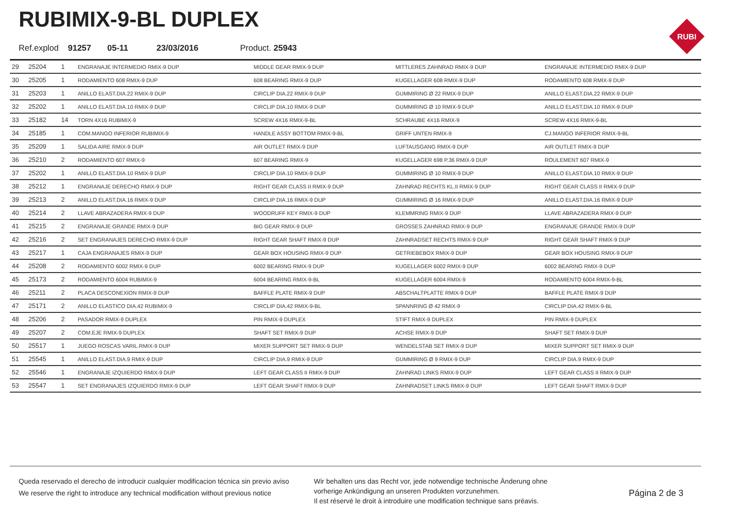RUBIMIX-9-BL DUPLEX
Ref.explod 91257 05-11 23/03/2016 Product. 25943
RUBI
| 29 | 25204 | 1 | ENGRANAJE INTERMEDIO RMIX-9 DUP | MIDDLE GEAR RMIX-9 DUP | MITTLERES ZAHNRAD RMIX-9 DUP | ENGRANAJE INTERMEDIO RMIX-9 DUP |
| 30 | 25205 | 1 | RODAMIENTO 608 RMIX-9 DUP | 608 BEARING RMIX-9 DUP | KUGELLAGER 608 RMIX-9 DUP | RODAMIENTO 608 RMIX-9 DUP |
| 31 | 25203 | 1 | ANILLO ELAST.DIA.22 RMIX-9 DUP | CIRCLIP DIA.22 RMIX-9 DUP | GUMMIRING Ø 22 RMIX-9 DUP | ANILLO ELAST.DIA.22 RMIX-9 DUP |
| 32 | 25202 | 1 | ANILLO ELAST.DIA.10 RMIX-9 DUP | CIRCLIP DIA.10 RMIX-9 DUP | GUMMIRING Ø 10 RMIX-9 DUP | ANILLO ELAST.DIA.10 RMIX-9 DUP |
| 33 | 25182 | 14 | TORN 4X16 RUBIMIX-9 | SCREW 4X16 RMIX-9-BL | SCHRAUBE 4X16 RMIX-9 | SCREW 4X16 RMIX-9-BL |
| 34 | 25185 | 1 | COM.MANGO INFERIOR RUBIMIX-9 | HANDLE ASSY BOTTOM RMIX-9-BL | GRIFF UNTEN RMIX-9 | CJ.MANGO INFERIOR RMIX-9-BL |
| 35 | 25209 | 1 | SALIDA AIRE RMIX-9 DUP | AIR OUTLET RMIX-9 DUP | LUFTAUSGANG RMIX-9 DUP | AIR OUTLET RMIX-9 DUP |
| 36 | 25210 | 2 | RODAMIENTO 607 RMIX-9 | 607 BEARING RMIX-9 | KUGELLAGER 698 P.36 RMIX-9 DUP | ROULEMENT 607 RMIX-9 |
| 37 | 25202 | 1 | ANILLO ELAST.DIA.10 RMIX-9 DUP | CIRCLIP DIA.10 RMIX-9 DUP | GUMMIRING Ø 10 RMIX-9 DUP | ANILLO ELAST.DIA.10 RMIX-9 DUP |
| 38 | 25212 | 1 | ENGRANAJE DERECHO RMIX-9 DUP | RIGHT GEAR CLASS II RMIX-9 DUP | ZAHNRAD RECHTS KL.II RMIX-9 DUP | RIGHT GEAR CLASS II RMIX-9 DUP |
| 39 | 25213 | 2 | ANILLO ELAST.DIA.16 RMIX-9 DUP | CIRCLIP DIA.16 RMIX-9 DUP | GUMMIRING Ø 16 RMIX-9 DUP | ANILLO ELAST.DIA.16 RMIX-9 DUP |
| 40 | 25214 | 2 | LLAVE ABRAZADERA RMIX-9 DUP | WOODRUFF KEY RMIX-9 DUP | KLEMMRING RMIX-9 DUP | LLAVE ABRAZADERA RMIX-9 DUP |
| 41 | 25215 | 2 | ENGRANAJE GRANDE RMIX-9 DUP | BIG GEAR RMIX-9 DUP | GROSSES ZAHNRAD RMIX-9 DUP | ENGRANAJE GRANDE RMIX-9 DUP |
| 42 | 25216 | 2 | SET ENGRANAJES DERECHO RMIX-9 DUP | RIGHT GEAR SHAFT RMIX-9 DUP | ZAHNRADSET RECHTS RMIX-9 DUP | RIGHT GEAR SHAFT RMIX-9 DUP |
| 43 | 25217 | 1 | CAJA ENGRANAJES RMIX-9 DUP | GEAR BOX HOUSING RMIX-9 DUP | GETRIEBEBOX RMIX-9 DUP | GEAR BOX HOUSING RMIX-9 DUP |
| 44 | 25208 | 2 | RODAMIENTO 6002 RMIX-9 DUP | 6002 BEARING RMIX-9 DUP | KUGELLAGER 6002 RMIX-9 DUP | 6002 BEARING RMIX-9 DUP |
| 45 | 25173 | 2 | RODAMIENTO 6004 RUBIMIX-9 | 6004 BEARING RMIX-9-BL | KUGELLAGER 6004 RMIX-9 | RODAMIENTO 6004 RMIX-9-BL |
| 46 | 25211 | 2 | PLACA DESCONEXION RMIX-9 DUP | BAFFLE PLATE RMIX-9 DUP | ABSCHALTPLATTE RMIX-9 DUP | BAFFLE PLATE RMIX-9 DUP |
| 47 | 25171 | 2 | ANILLO ELASTICO DIA.42 RUBIMIX-9 | CIRCLIP DIA.42 RMIX-9-BL | SPANNRING Ø 42 RMIX-9 | CIRCLIP DIA.42 RMIX-9-BL |
| 48 | 25206 | 2 | PASADOR RMIX-9 DUPLEX | PIN RMIX-9 DUPLEX | STIFT RMIX-9 DUPLEX | PIN RMIX-9 DUPLEX |
| 49 | 25207 | 2 | COM.EJE RMIX-9 DUPLEX | SHAFT SET RMIX-9 DUP | ACHSE RMIX-9 DUP | SHAFT SET RMIX-9 DUP |
| 50 | 25517 | 1 | JUEGO ROSCAS VARIL.RMIX-9 DUP | MIXER SUPPORT SET RMIX-9 DUP | WENDELSTAB SET RMIX-9 DUP | MIXER SUPPORT SET RMIX-9 DUP |
| 51 | 25545 | 1 | ANILLO ELAST.DIA.9 RMIX-9 DUP | CIRCLIP DIA.9 RMIX-9 DUP | GUMMIRING Ø 9 RMIX-9 DUP | CIRCLIP DIA.9 RMIX-9 DUP |
| 52 | 25546 | 1 | ENGRANAJE IZQUIERDO RMIX-9 DUP | LEFT GEAR CLASS II RMIX-9 DUP | ZAHNRAD LINKS RMIX-9 DUP | LEFT GEAR CLASS II RMIX-9 DUP |
| 53 | 25547 | 1 | SET ENGRANAJES IZQUIERDO RMIX-9 DUP | LEFT GEAR SHAFT RMIX-9 DUP | ZAHNRADSET LINKS RMIX-9 DUP | LEFT GEAR SHAFT RMIX-9 DUP |
Queda reservado el derecho de introducir cualquier modificacion técnica sin previo aviso
We reserve the right to introduce any technical modification without previous notice
Wir behalten uns das Recht vor, jede notwendige technische Änderung ohne
vorherige Ankündigung an unseren Produkten vorzunehmen.
Il est réservé le droit à introduire une modification technique sans préavis.
Página 2 de 3